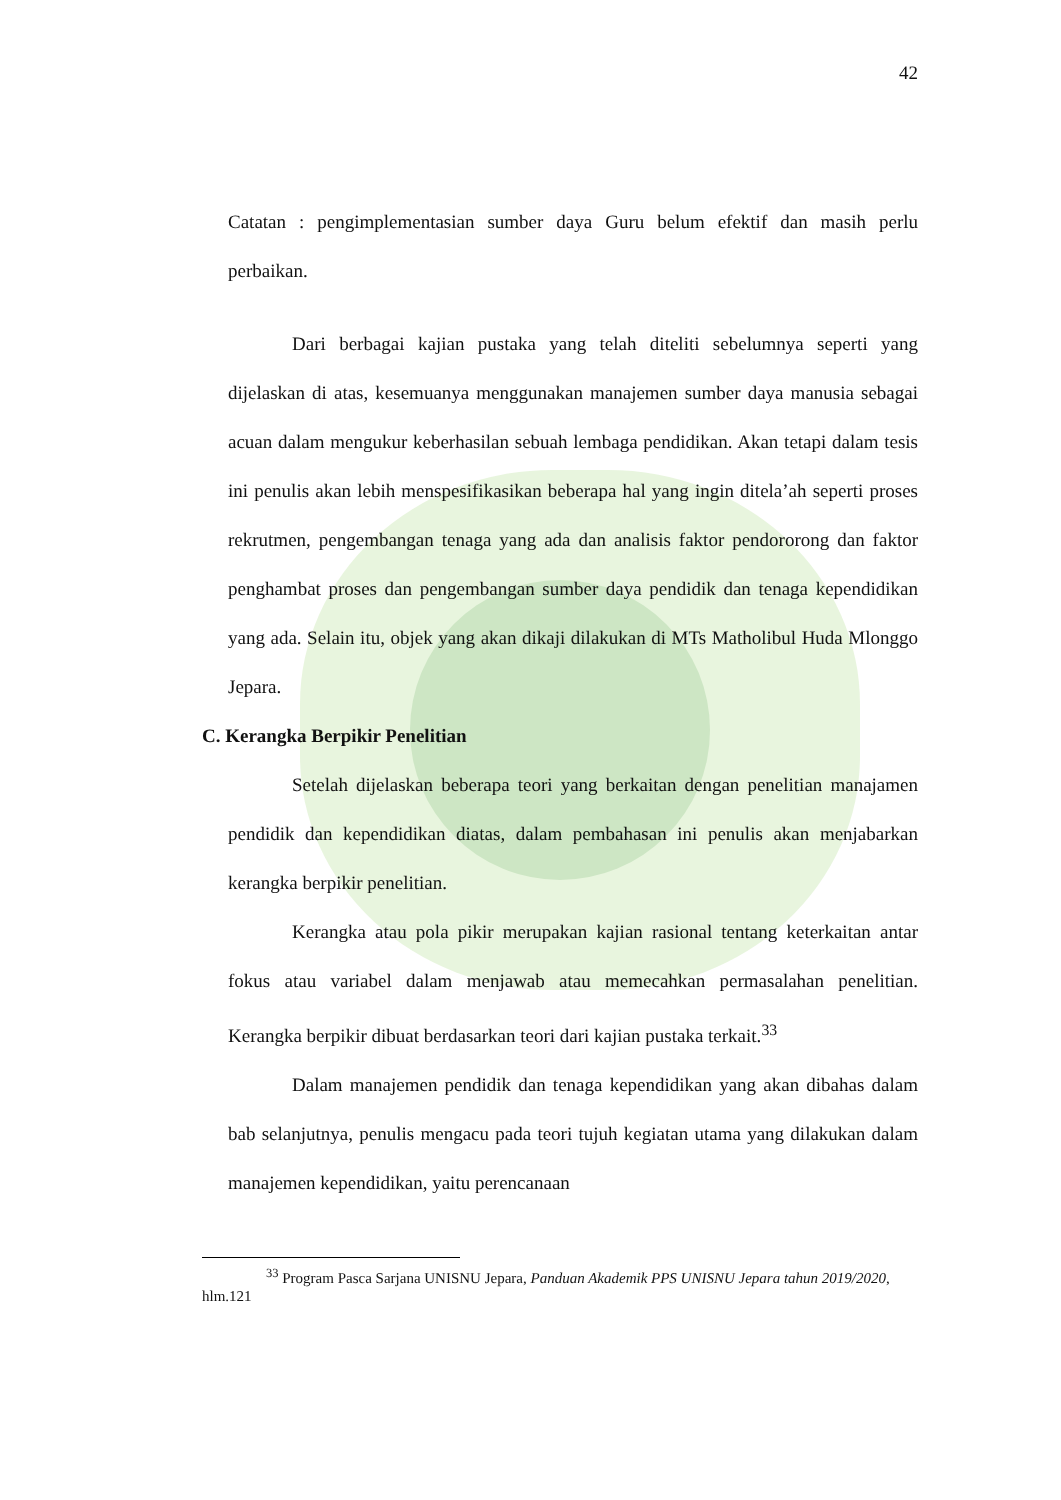42
Catatan : pengimplementasian sumber daya Guru belum efektif dan masih perlu perbaikan.
Dari berbagai kajian pustaka yang telah diteliti sebelumnya seperti yang dijelaskan di atas, kesemuanya menggunakan manajemen sumber daya manusia sebagai acuan dalam mengukur keberhasilan sebuah lembaga pendidikan. Akan tetapi dalam tesis ini penulis akan lebih menspesifikasikan beberapa hal yang ingin ditela’ah seperti proses rekrutmen, pengembangan tenaga yang ada dan analisis faktor pendororong dan faktor penghambat proses dan pengembangan sumber daya pendidik dan tenaga kependidikan yang ada. Selain itu, objek yang akan dikaji dilakukan di MTs Matholibul Huda Mlonggo Jepara.
C. Kerangka Berpikir Penelitian
Setelah dijelaskan beberapa teori yang berkaitan dengan penelitian manajamen pendidik dan kependidikan diatas, dalam pembahasan ini penulis akan menjabarkan kerangka berpikir penelitian.
Kerangka atau pola pikir merupakan kajian rasional tentang keterkaitan antar fokus atau variabel dalam menjawab atau memecahkan permasalahan penelitian. Kerangka berpikir dibuat berdasarkan teori dari kajian pustaka terkait.<sup>33</sup>
Dalam manajemen pendidik dan tenaga kependidikan yang akan dibahas dalam bab selanjutnya, penulis mengacu pada teori tujuh kegiatan utama yang dilakukan dalam manajemen kependidikan, yaitu perencanaan
<sup>33</sup> Program Pasca Sarjana UNISNU Jepara, Panduan Akademik PPS UNISNU Jepara tahun 2019/2020, hlm.121